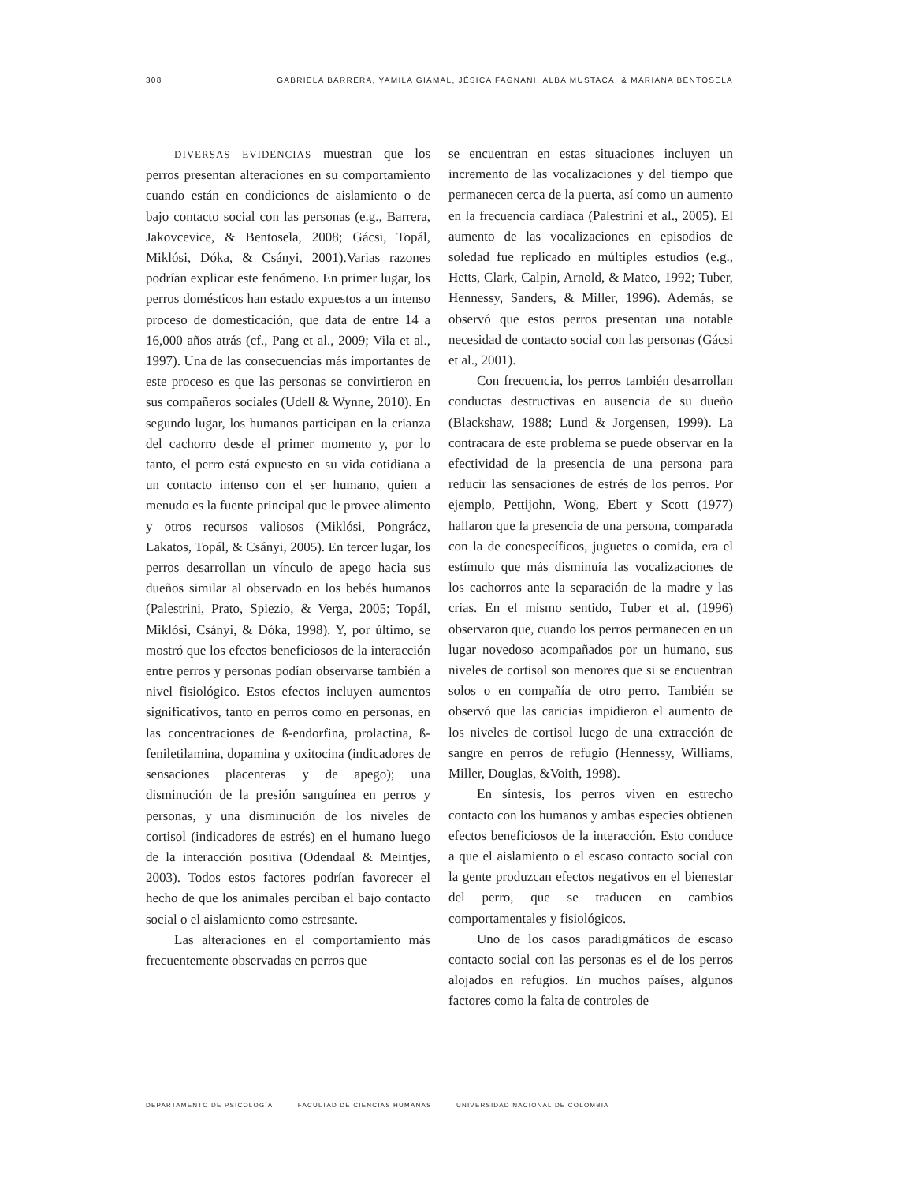308 GABRIELA BARRERA, YAMILA GIAMAL, JÉSICA FAGNANI, ALBA MUSTACA, & MARIANA BENTOSELA
DIVERSAS EVIDENCIAS muestran que los perros presentan alteraciones en su comportamiento cuando están en condiciones de aislamiento o de bajo contacto social con las personas (e.g., Barrera, Jakovcevice, & Bentosela, 2008; Gácsi, Topál, Miklósi, Dóka, & Csányi, 2001).Varias razones podrían explicar este fenómeno. En primer lugar, los perros domésticos han estado expuestos a un intenso proceso de domesticación, que data de entre 14 a 16,000 años atrás (cf., Pang et al., 2009; Vila et al., 1997). Una de las consecuencias más importantes de este proceso es que las personas se convirtieron en sus compañeros sociales (Udell & Wynne, 2010). En segundo lugar, los humanos participan en la crianza del cachorro desde el primer momento y, por lo tanto, el perro está expuesto en su vida cotidiana a un contacto intenso con el ser humano, quien a menudo es la fuente principal que le provee alimento y otros recursos valiosos (Miklósi, Pongrácz, Lakatos, Topál, & Csányi, 2005). En tercer lugar, los perros desarrollan un vínculo de apego hacia sus dueños similar al observado en los bebés humanos (Palestrini, Prato, Spiezio, & Verga, 2005; Topál, Miklósi, Csányi, & Dóka, 1998). Y, por último, se mostró que los efectos beneficiosos de la interacción entre perros y personas podían observarse también a nivel fisiológico. Estos efectos incluyen aumentos significativos, tanto en perros como en personas, en las concentraciones de ß-endorfina, prolactina, ß-feniletilamina, dopamina y oxitocina (indicadores de sensaciones placenteras y de apego); una disminución de la presión sanguínea en perros y personas, y una disminución de los niveles de cortisol (indicadores de estrés) en el humano luego de la interacción positiva (Odendaal & Meintjes, 2003). Todos estos factores podrían favorecer el hecho de que los animales perciban el bajo contacto social o el aislamiento como estresante.
Las alteraciones en el comportamiento más frecuentemente observadas en perros que
se encuentran en estas situaciones incluyen un incremento de las vocalizaciones y del tiempo que permanecen cerca de la puerta, así como un aumento en la frecuencia cardíaca (Palestrini et al., 2005). El aumento de las vocalizaciones en episodios de soledad fue replicado en múltiples estudios (e.g., Hetts, Clark, Calpin, Arnold, & Mateo, 1992; Tuber, Hennessy, Sanders, & Miller, 1996). Además, se observó que estos perros presentan una notable necesidad de contacto social con las personas (Gácsi et al., 2001).
Con frecuencia, los perros también desarrollan conductas destructivas en ausencia de su dueño (Blackshaw, 1988; Lund & Jorgensen, 1999). La contracara de este problema se puede observar en la efectividad de la presencia de una persona para reducir las sensaciones de estrés de los perros. Por ejemplo, Pettijohn, Wong, Ebert y Scott (1977) hallaron que la presencia de una persona, comparada con la de conespecíficos, juguetes o comida, era el estímulo que más disminuía las vocalizaciones de los cachorros ante la separación de la madre y las crías. En el mismo sentido, Tuber et al. (1996) observaron que, cuando los perros permanecen en un lugar novedoso acompañados por un humano, sus niveles de cortisol son menores que si se encuentran solos o en compañía de otro perro. También se observó que las caricias impidieron el aumento de los niveles de cortisol luego de una extracción de sangre en perros de refugio (Hennessy, Williams, Miller, Douglas, &Voith, 1998).
En síntesis, los perros viven en estrecho contacto con los humanos y ambas especies obtienen efectos beneficiosos de la interacción. Esto conduce a que el aislamiento o el escaso contacto social con la gente produzcan efectos negativos en el bienestar del perro, que se traducen en cambios comportamentales y fisiológicos.
Uno de los casos paradigmáticos de escaso contacto social con las personas es el de los perros alojados en refugios. En muchos países, algunos factores como la falta de controles de
DEPARTAMENTO DE PSICOLOGÍA FACULTAD DE CIENCIAS HUMANAS UNIVERSIDAD NACIONAL DE COLOMBIA